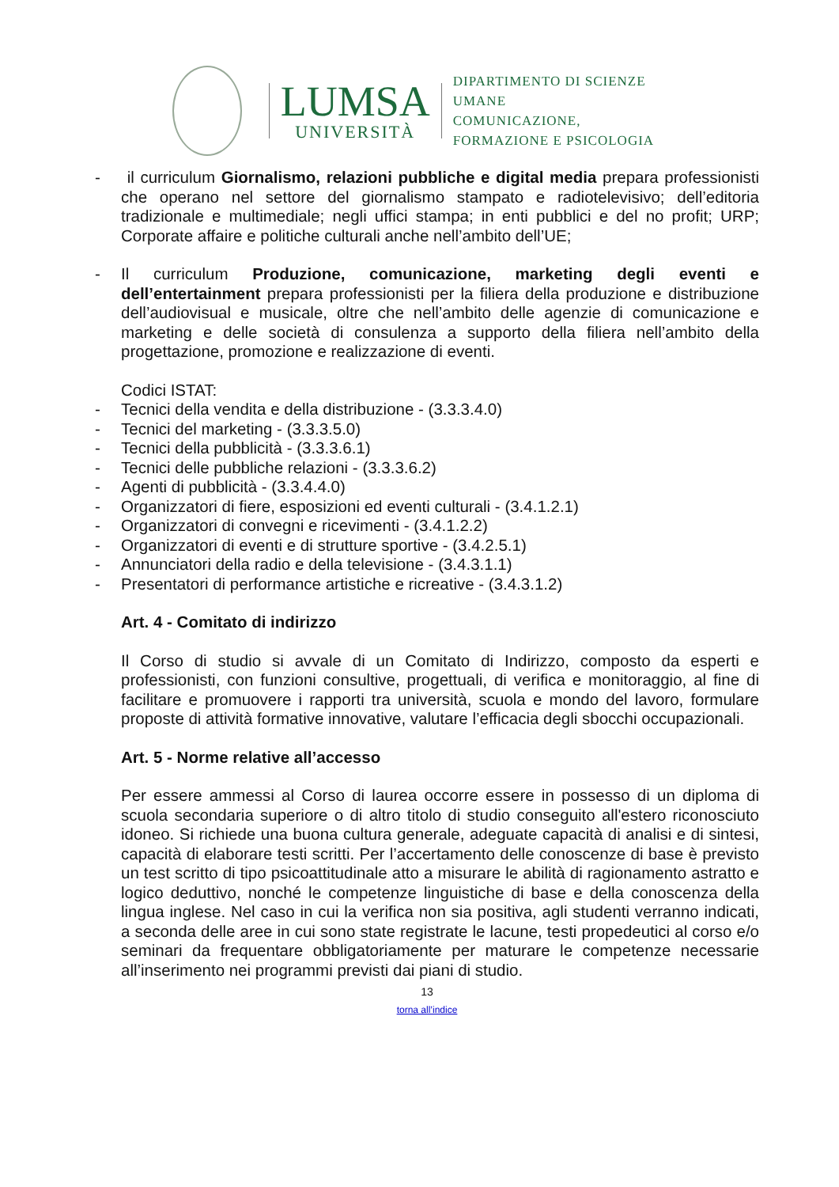LUMSA
UNIVERSITÀ
DIPARTIMENTO DI SCIENZE UMANE
COMUNICAZIONE,
FORMAZIONE E PSICOLOGIA
- il curriculum Giornalismo, relazioni pubbliche e digital media prepara professionisti che operano nel settore del giornalismo stampato e radiotelevisivo; dell’editoria tradizionale e multimediale; negli uffici stampa; in enti pubblici e del no profit; URP; Corporate affaire e politiche culturali anche nell’ambito dell’UE;
- Il curriculum Produzione, comunicazione, marketing degli eventi e dell’entertainment prepara professionisti per la filiera della produzione e distribuzione dell’audiovisual e musicale, oltre che nell’ambito delle agenzie di comunicazione e marketing e delle società di consulenza a supporto della filiera nell’ambito della progettazione, promozione e realizzazione di eventi.
Codici ISTAT:
- Tecnici della vendita e della distribuzione - (3.3.3.4.0)
- Tecnici del marketing - (3.3.3.5.0)
- Tecnici della pubblicità - (3.3.3.6.1)
- Tecnici delle pubbliche relazioni - (3.3.3.6.2)
- Agenti di pubblicità - (3.3.4.4.0)
- Organizzatori di fiere, esposizioni ed eventi culturali - (3.4.1.2.1)
- Organizzatori di convegni e ricevimenti - (3.4.1.2.2)
- Organizzatori di eventi e di strutture sportive - (3.4.2.5.1)
- Annunciatori della radio e della televisione - (3.4.3.1.1)
- Presentatori di performance artistiche e ricreative - (3.4.3.1.2)
Art. 4 - Comitato di indirizzo
Il Corso di studio si avvale di un Comitato di Indirizzo, composto da esperti e professionisti, con funzioni consultive, progettuali, di verifica e monitoraggio, al fine di facilitare e promuovere i rapporti tra università, scuola e mondo del lavoro, formulare proposte di attività formative innovative, valutare l’efficacia degli sbocchi occupazionali.
Art. 5 - Norme relative all’accesso
Per essere ammessi al Corso di laurea occorre essere in possesso di un diploma di scuola secondaria superiore o di altro titolo di studio conseguito all'estero riconosciuto idoneo. Si richiede una buona cultura generale, adeguate capacità di analisi e di sintesi, capacità di elaborare testi scritti. Per l’accertamento delle conoscenze di base è previsto un test scritto di tipo psicoattitudinale atto a misurare le abilità di ragionamento astratto e logico deduttivo, nonché le competenze linguistiche di base e della conoscenza della lingua inglese. Nel caso in cui la verifica non sia positiva, agli studenti verranno indicati, a seconda delle aree in cui sono state registrate le lacune, testi propedeutici al corso e/o seminari da frequentare obbligatoriamente per maturare le competenze necessarie all’inserimento nei programmi previsti dai piani di studio.
13
torna all’indice